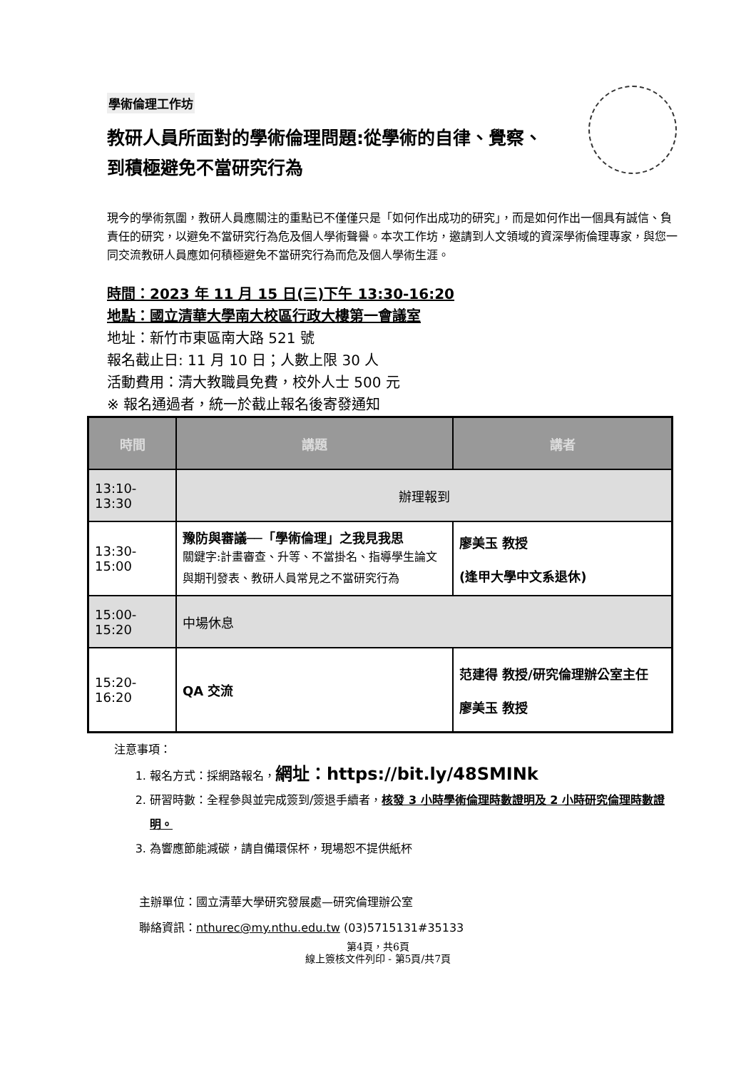學術倫理工作坊
教研人員所面對的學術倫理問題:從學術的自律、覺察、到積極避免不當研究行為
現今的學術氛圍，教研人員應關注的重點已不僅僅只是「如何作出成功的研究」，而是如何作出一個具有誠信、負責任的研究，以避免不當研究行為危及個人學術聲譽。本次工作坊，邀請到人文領域的資深學術倫理專家，與您一同交流教研人員應如何積極避免不當研究行為而危及個人學術生涯。
時間：2023 年 11 月 15 日(三)下午 13:30-16:20
地點：國立清華大學南大校區行政大樓第一會議室
地址：新竹市東區南大路 521 號
報名截止日: 11 月 10 日；人數上限 30 人
活動費用：清大教職員免費，校外人士 500 元
※ 報名通過者，統一於截止報名後寄發通知
| 時間 | 講題 | 講者 |
| --- | --- | --- |
| 13:10-13:30 | 辦理報到 | |
| 13:30-15:00 | 豫防與審議──「學術倫理」之我見我思 關鍵字:計畫審查、升等、不當掛名、指導學生論文與期刊發表、教研人員常見之不當研究行為 | 廖美玉 教授 (逢甲大學中文系退休) |
| 15:00-15:20 | 中場休息 | |
| 15:20-16:20 | QA 交流 | 范建得 教授/研究倫理辦公室主任 廖美玉 教授 |
注意事項：
1. 報名方式：採網路報名，網址：https://bit.ly/48SMINk
2. 研習時數：全程參與並完成簽到/簽退手續者，核發 3 小時學術倫理時數證明及 2 小時研究倫理時數證明。
3. 為響應節能減碳，請自備環保杯，現場恕不提供紙杯
主辦單位：國立清華大學研究發展處—研究倫理辦公室
聯絡資訊：nthurec@my.nthu.edu.tw (03)5715131#35133
第4頁，共6頁
線上簽核文件列印 - 第5頁/共7頁